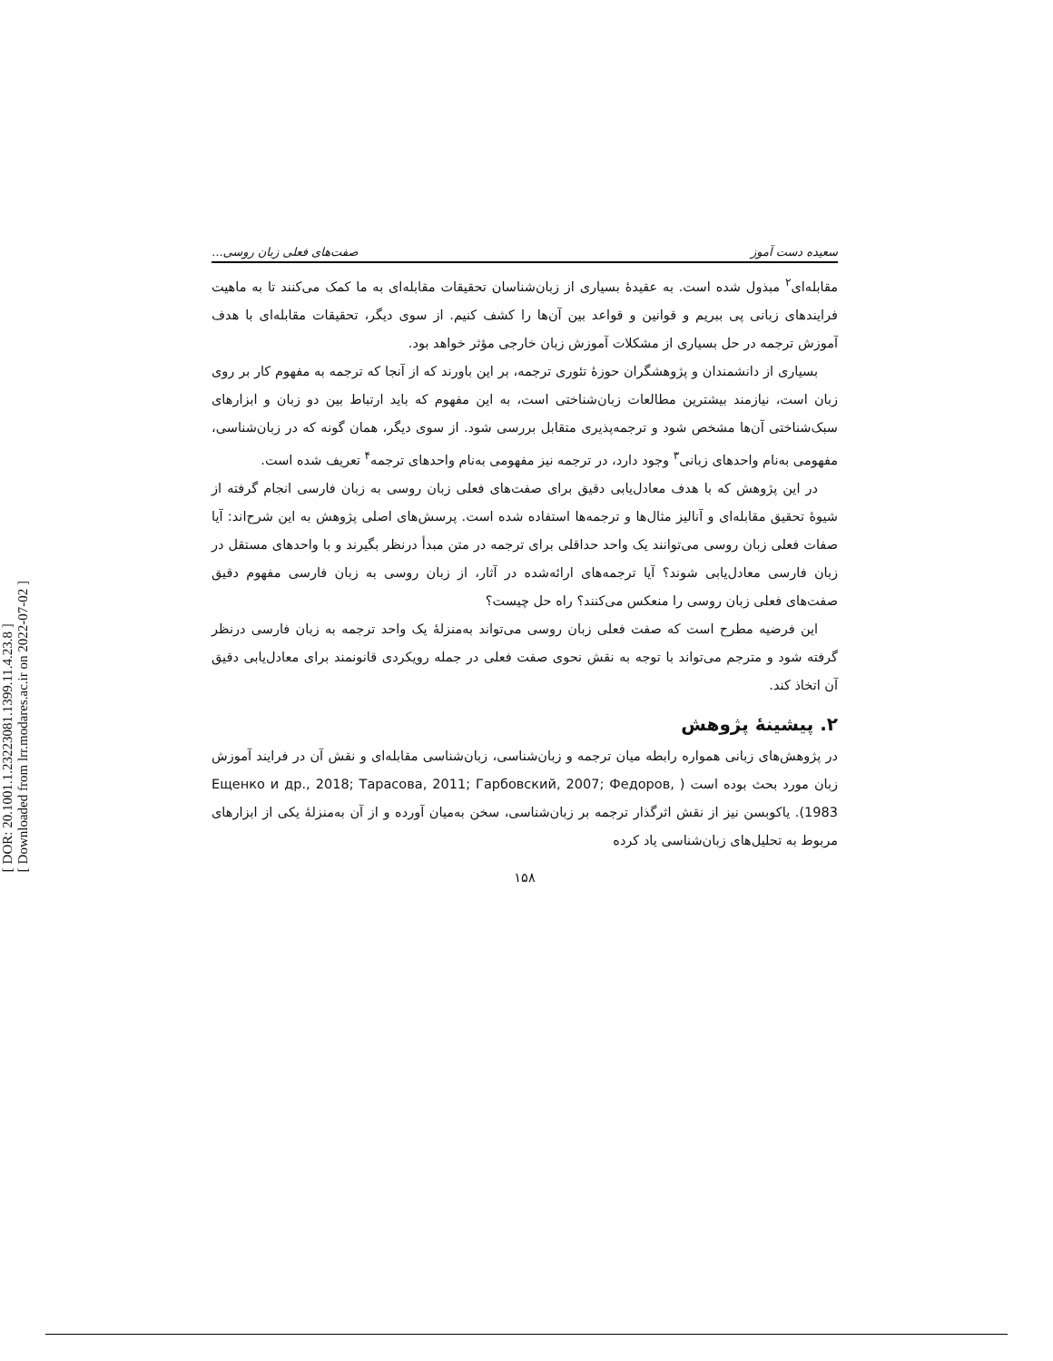[ DOR: 20.1001.1.23223081.1399.11.4.23.8 ]
[ Downloaded from lrr.modares.ac.ir on 2022-07-02 ]
سعیده دست آموز صفت‌های فعلی زبان روسی...
مقابله‌ای<sup>۲</sup> مبذول شده است. به عقیدهٔ بسیاری از زبان‌شناسان تحقیقات مقابله‌ای به ما کمک می‌کنند تا به ماهیت فرایندهای زبانی پی ببریم و قوانین و قواعد بین آن‌ها را کشف کنیم. از سوی دیگر، تحقیقات مقابله‌ای با هدف آموزش ترجمه در حل بسیاری از مشکلات آموزش زبان خارجی مؤثر خواهد بود.
بسیاری از دانشمندان و پژوهشگران حوزهٔ تئوری ترجمه، بر این باورند که از آنجا که ترجمه به مفهوم کار بر روی زبان است، نیازمند بیشترین مطالعات زبان‌شناختی است، به این مفهوم که باید ارتباط بین دو زبان و ابزارهای سبک‌شناختی آن‌ها مشخص شود و ترجمه‌پذیری متقابل بررسی شود. از سوی دیگر، همان گونه که در زبان‌شناسی، مفهومی به‌نام واحدهای زبانی<sup>۳</sup> وجود دارد، در ترجمه نیز مفهومی به‌نام واحدهای ترجمه<sup>۴</sup> تعریف شده است.
در این پژوهش که با هدف معادل‌یابی دقیق برای صفت‌های فعلی زبان روسی به زبان فارسی انجام گرفته از شیوهٔ تحقیق مقابله‌ای و آنالیز مثال‌ها و ترجمه‌ها استفاده شده است. پرسش‌های اصلی پژوهش به این شرح‌اند: آیا صفات فعلی زبان روسی می‌توانند یک واحد حداقلی برای ترجمه در متن مبدأ درنظر بگیرند و با واحدهای مستقل در زبان فارسی معادل‌یابی شوند؟ آیا ترجمه‌های ارائه‌شده در آثار، از زبان روسی به زبان فارسی مفهوم دقیق صفت‌های فعلی زبان روسی را منعکس می‌کنند؟ راه حل چیست؟
این فرضیه مطرح است که صفت فعلی زبان روسی می‌تواند به‌منزلهٔ یک واحد ترجمه به زبان فارسی درنظر گرفته شود و مترجم می‌تواند با توجه به نقش نحوی صفت فعلی در جمله رویکردی قانونمند برای معادل‌یابی دقیق آن اتخاذ کند.
۲. پیشینهٔ پژوهش
در پژوهش‌های زبانی همواره رابطه میان ترجمه و زبان‌شناسی، زبان‌شناسی مقابله‌ای و نقش آن در فرایند آموزش زبان مورد بحث بوده است ( Ещенко и др., 2018; Тарасова, 2011; Гарбовский, 2007; Федоров, 1983). یاکوبسن نیز از نقش اثرگذار ترجمه بر زبان‌شناسی، سخن به‌میان آورده و از آن به‌منزلهٔ یکی از ابزارهای مربوط به تحلیل‌های زبان‌شناسی یاد کرده
۱۵۸